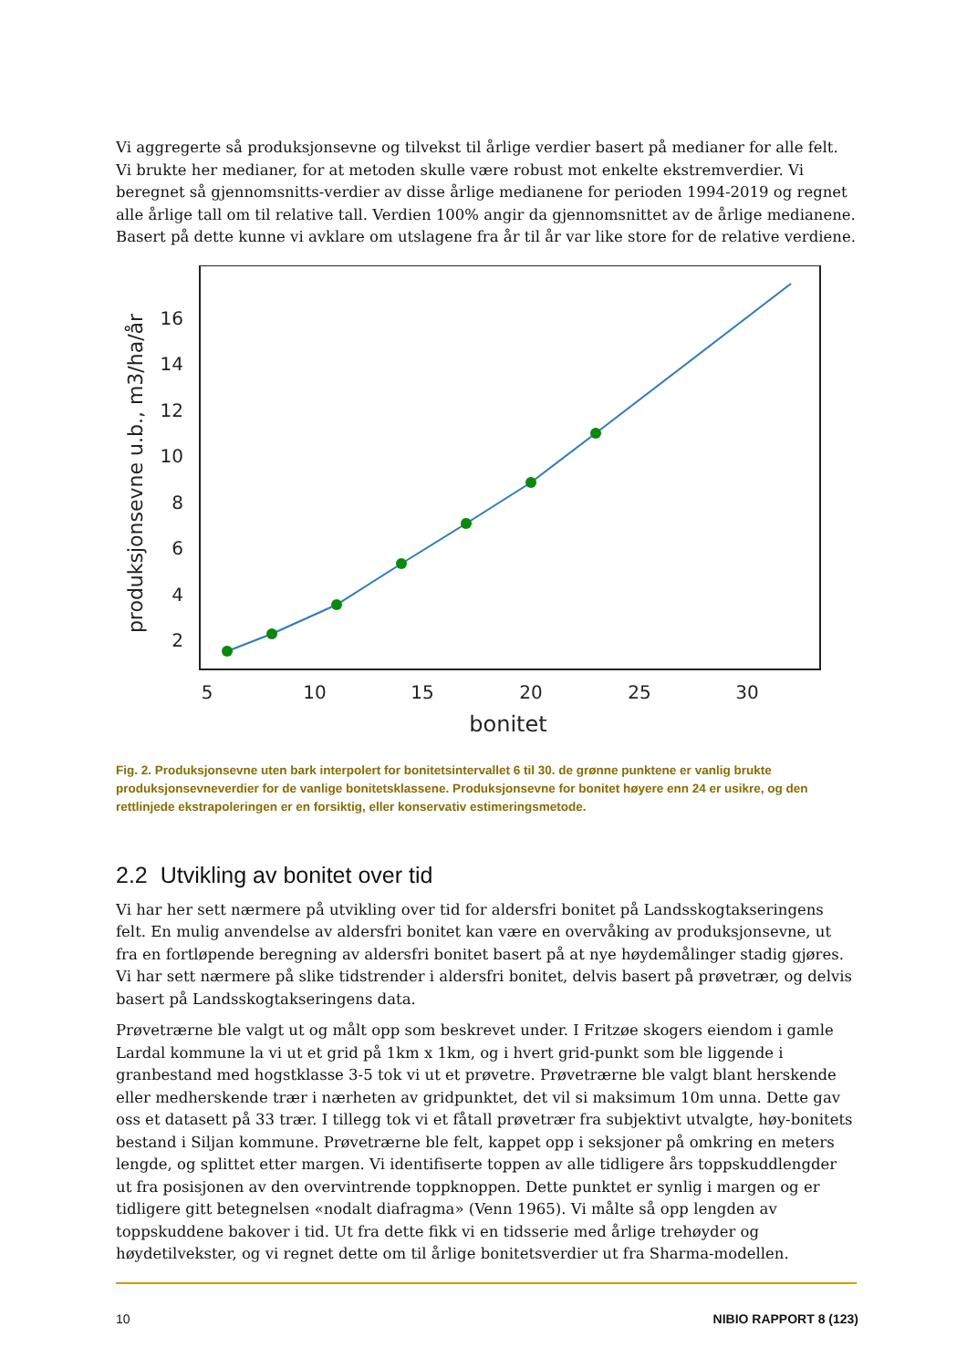Vi aggregerte så produksjonsevne og tilvekst til årlige verdier basert på medianer for alle felt. Vi brukte her medianer, for at metoden skulle være robust mot enkelte ekstremverdier. Vi beregnet så gjennomsnitts-verdier av disse årlige medianene for perioden 1994-2019 og regnet alle årlige tall om til relative tall. Verdien 100% angir da gjennomsnittet av de årlige medianene. Basert på dette kunne vi avklare om utslagene fra år til år var like store for de relative verdiene.
produksjonsevne u.b., m3/ha/år
16
14
12
10
8
6
4
2
5
10
15
20
25
30
bonitet
Fig. 2. Produksjonsevne uten bark interpolert for bonitetsintervallet 6 til 30. de grønne punktene er vanlig brukte produksjonsevneverdier for de vanlige bonitetsklassene. Produksjonsevne for bonitet høyere enn 24 er usikre, og den rettlinjede ekstrapoleringen er en forsiktig, eller konservativ estimeringsmetode.
2.2 Utvikling av bonitet over tid
Vi har her sett nærmere på utvikling over tid for aldersfri bonitet på Landsskogtakseringens felt. En mulig anvendelse av aldersfri bonitet kan være en overvåking av produksjonsevne, ut fra en fortløpende beregning av aldersfri bonitet basert på at nye høydemålinger stadig gjøres. Vi har sett nærmere på slike tidstrender i aldersfri bonitet, delvis basert på prøvetrær, og delvis basert på Landsskogtakseringens data.
Prøvetrærne ble valgt ut og målt opp som beskrevet under. I Fritzøe skogers eiendom i gamle Lardal kommune la vi ut et grid på 1km x 1km, og i hvert grid-punkt som ble liggende i granbestand med hogstklasse 3-5 tok vi ut et prøvetre. Prøvetrærne ble valgt blant herskende eller medherskende trær i nærheten av gridpunktet, det vil si maksimum 10m unna. Dette gav oss et datasett på 33 trær. I tillegg tok vi et fåtall prøvetrær fra subjektivt utvalgte, høy-bonitets bestand i Siljan kommune. Prøvetrærne ble felt, kappet opp i seksjoner på omkring en meters lengde, og splittet etter margen. Vi identifiserte toppen av alle tidligere års toppskuddlengder ut fra posisjonen av den overvintrende toppknoppen. Dette punktet er synlig i margen og er tidligere gitt betegnelsen «nodalt diafragma» (Venn 1965). Vi målte så opp lengden av toppskuddene bakover i tid. Ut fra dette fikk vi en tidsserie med årlige trehøyder og høydetilvekster, og vi regnet dette om til årlige bonitetsverdier ut fra Sharma-modellen.
10 NIBIO RAPPORT 8 (123)